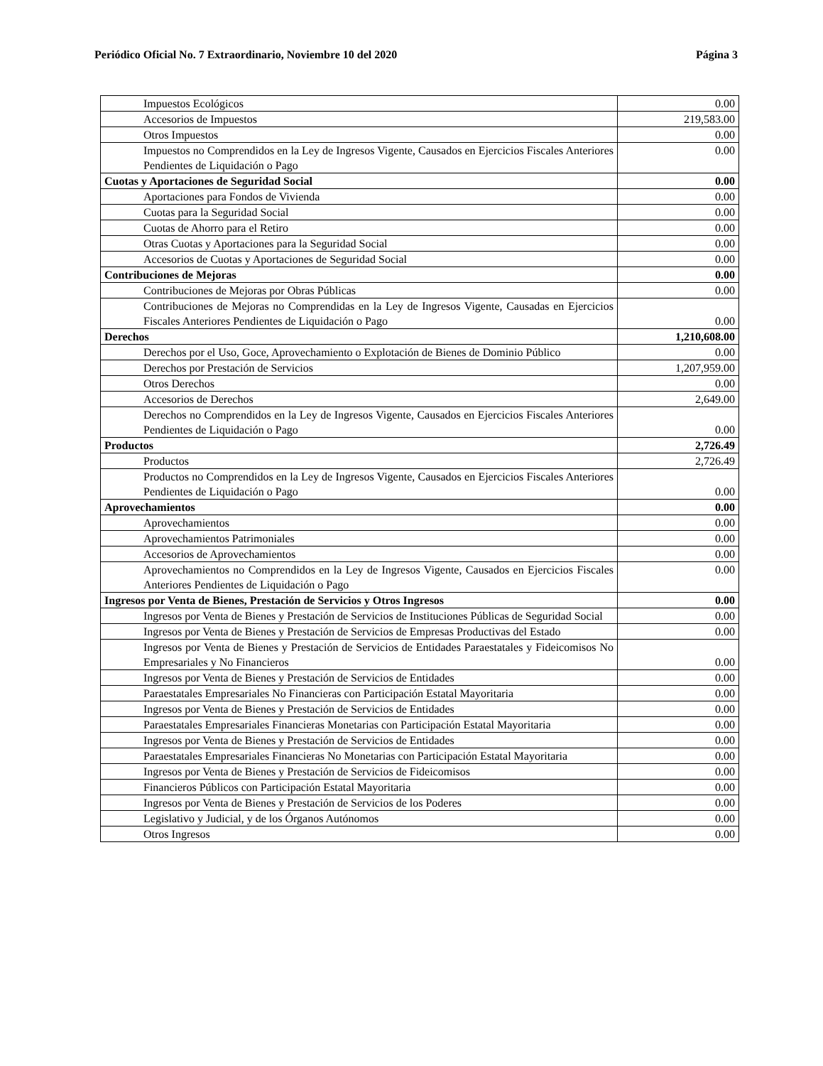Periódico Oficial No. 7 Extraordinario, Noviembre 10 del 2020 Página 3
| Impuestos Ecológicos | 0.00 |
| Accesorios de Impuestos | 219,583.00 |
| Otros Impuestos | 0.00 |
| Impuestos no Comprendidos en la Ley de Ingresos Vigente, Causados en Ejercicios Fiscales Anteriores Pendientes de Liquidación o Pago | 0.00 |
| Cuotas y Aportaciones de Seguridad Social | 0.00 |
| Aportaciones para Fondos de Vivienda | 0.00 |
| Cuotas para la Seguridad Social | 0.00 |
| Cuotas de Ahorro para el Retiro | 0.00 |
| Otras Cuotas y Aportaciones para la Seguridad Social | 0.00 |
| Accesorios de Cuotas y Aportaciones de Seguridad Social | 0.00 |
| Contribuciones de Mejoras | 0.00 |
| Contribuciones de Mejoras por Obras Públicas | 0.00 |
| Contribuciones de Mejoras no Comprendidas en la Ley de Ingresos Vigente, Causadas en Ejercicios Fiscales Anteriores Pendientes de Liquidación o Pago | 0.00 |
| Derechos | 1,210,608.00 |
| Derechos por el Uso, Goce, Aprovechamiento o Explotación de Bienes de Dominio Público | 0.00 |
| Derechos por Prestación de Servicios | 1,207,959.00 |
| Otros Derechos | 0.00 |
| Accesorios de Derechos | 2,649.00 |
| Derechos no Comprendidos en la Ley de Ingresos Vigente, Causados en Ejercicios Fiscales Anteriores Pendientes de Liquidación o Pago | 0.00 |
| Productos | 2,726.49 |
| Productos | 2,726.49 |
| Productos no Comprendidos en la Ley de Ingresos Vigente, Causados en Ejercicios Fiscales Anteriores Pendientes de Liquidación o Pago | 0.00 |
| Aprovechamientos | 0.00 |
| Aprovechamientos | 0.00 |
| Aprovechamientos Patrimoniales | 0.00 |
| Accesorios de Aprovechamientos | 0.00 |
| Aprovechamientos no Comprendidos en la Ley de Ingresos Vigente, Causados en Ejercicios Fiscales Anteriores Pendientes de Liquidación o Pago | 0.00 |
| Ingresos por Venta de Bienes, Prestación de Servicios y Otros Ingresos | 0.00 |
| Ingresos por Venta de Bienes y Prestación de Servicios de Instituciones Públicas de Seguridad Social | 0.00 |
| Ingresos por Venta de Bienes y Prestación de Servicios de Empresas Productivas del Estado | 0.00 |
| Ingresos por Venta de Bienes y Prestación de Servicios de Entidades Paraestatales y Fideicomisos No Empresariales y No Financieros | 0.00 |
| Ingresos por Venta de Bienes y Prestación de Servicios de Entidades | 0.00 |
| Paraestatales Empresariales No Financieras con Participación Estatal Mayoritaria | 0.00 |
| Ingresos por Venta de Bienes y Prestación de Servicios de Entidades | 0.00 |
| Paraestatales Empresariales Financieras Monetarias con Participación Estatal Mayoritaria | 0.00 |
| Ingresos por Venta de Bienes y Prestación de Servicios de Entidades | 0.00 |
| Paraestatales Empresariales Financieras No Monetarias con Participación Estatal Mayoritaria | 0.00 |
| Ingresos por Venta de Bienes y Prestación de Servicios de Fideicomisos | 0.00 |
| Financieros Públicos con Participación Estatal Mayoritaria | 0.00 |
| Ingresos por Venta de Bienes y Prestación de Servicios de los Poderes | 0.00 |
| Legislativo y Judicial, y de los Órganos Autónomos | 0.00 |
| Otros Ingresos | 0.00 |